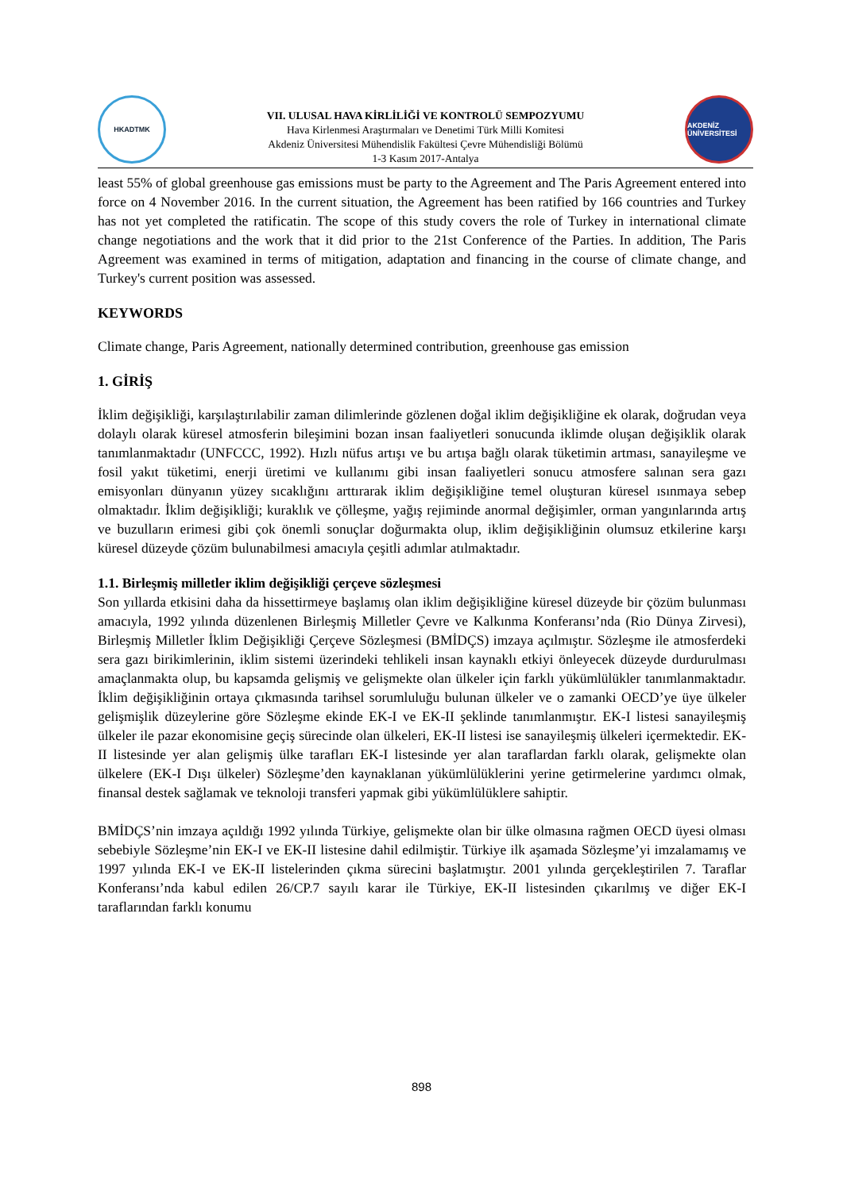HKADTMK
VII. ULUSAL HAVA KİRLİLİĞİ VE KONTROLÜ SEMPOZYUMU
Hava Kirlenmesi Araştırmaları ve Denetimi Türk Milli Komitesi
Akdeniz Üniversitesi Mühendislik Fakültesi Çevre Mühendisliği Bölümü
1-3 Kasım 2017-Antalya
AKDENİZ ÜNİVERSİTESİ
least 55% of global greenhouse gas emissions must be party to the Agreement and The Paris Agreement entered into force on 4 November 2016. In the current situation, the Agreement has been ratified by 166 countries and Turkey has not yet completed the ratificatin. The scope of this study covers the role of Turkey in international climate change negotiations and the work that it did prior to the 21st Conference of the Parties. In addition, The Paris Agreement was examined in terms of mitigation, adaptation and financing in the course of climate change, and Turkey's current position was assessed.
KEYWORDS
Climate change, Paris Agreement, nationally determined contribution, greenhouse gas emission
1. GİRİŞ
İklim değişikliği, karşılaştırılabilir zaman dilimlerinde gözlenen doğal iklim değişikliğine ek olarak, doğrudan veya dolaylı olarak küresel atmosferin bileşimini bozan insan faaliyetleri sonucunda iklimde oluşan değişiklik olarak tanımlanmaktadır (UNFCCC, 1992). Hızlı nüfus artışı ve bu artışa bağlı olarak tüketimin artması, sanayileşme ve fosil yakıt tüketimi, enerji üretimi ve kullanımı gibi insan faaliyetleri sonucu atmosfere salınan sera gazı emisyonları dünyanın yüzey sıcaklığını arttırarak iklim değişikliğine temel oluşturan küresel ısınmaya sebep olmaktadır. İklim değişikliği; kuraklık ve çölleşme, yağış rejiminde anormal değişimler, orman yangınlarında artış ve buzulların erimesi gibi çok önemli sonuçlar doğurmakta olup, iklim değişikliğinin olumsuz etkilerine karşı küresel düzeyde çözüm bulunabilmesi amacıyla çeşitli adımlar atılmaktadır.
1.1. Birleşmiş milletler iklim değişikliği çerçeve sözleşmesi
Son yıllarda etkisini daha da hissettirmeye başlamış olan iklim değişikliğine küresel düzeyde bir çözüm bulunması amacıyla, 1992 yılında düzenlenen Birleşmiş Milletler Çevre ve Kalkınma Konferansı’nda (Rio Dünya Zirvesi), Birleşmiş Milletler İklim Değişikliği Çerçeve Sözleşmesi (BMİDÇS) imzaya açılmıştır. Sözleşme ile atmosferdeki sera gazı birikimlerinin, iklim sistemi üzerindeki tehlikeli insan kaynaklı etkiyi önleyecek düzeyde durdurulması amaçlanmakta olup, bu kapsamda gelişmiş ve gelişmekte olan ülkeler için farklı yükümlülükler tanımlanmaktadır. İklim değişikliğinin ortaya çıkmasında tarihsel sorumluluğu bulunan ülkeler ve o zamanki OECD’ye üye ülkeler gelişmişlik düzeylerine göre Sözleşme ekinde EK-I ve EK-II şeklinde tanımlanmıştır. EK-I listesi sanayileşmiş ülkeler ile pazar ekonomisine geçiş sürecinde olan ülkeleri, EK-II listesi ise sanayileşmiş ülkeleri içermektedir. EK-II listesinde yer alan gelişmiş ülke tarafları EK-I listesinde yer alan taraflardan farklı olarak, gelişmekte olan ülkelere (EK-I Dışı ülkeler) Sözleşme’den kaynaklanan yükümlülüklerini yerine getirmelerine yardımcı olmak, finansal destek sağlamak ve teknoloji transferi yapmak gibi yükümlülüklere sahiptir.
BMİDÇS’nin imzaya açıldığı 1992 yılında Türkiye, gelişmekte olan bir ülke olmasına rağmen OECD üyesi olması sebebiyle Sözleşme’nin EK-I ve EK-II listesine dahil edilmiştir. Türkiye ilk aşamada Sözleşme’yi imzalamamış ve 1997 yılında EK-I ve EK-II listelerinden çıkma sürecini başlatmıştır. 2001 yılında gerçekleştirilen 7. Taraflar Konferansı’nda kabul edilen 26/CP.7 sayılı karar ile Türkiye, EK-II listesinden çıkarılmış ve diğer EK-I taraflarından farklı konumu
898